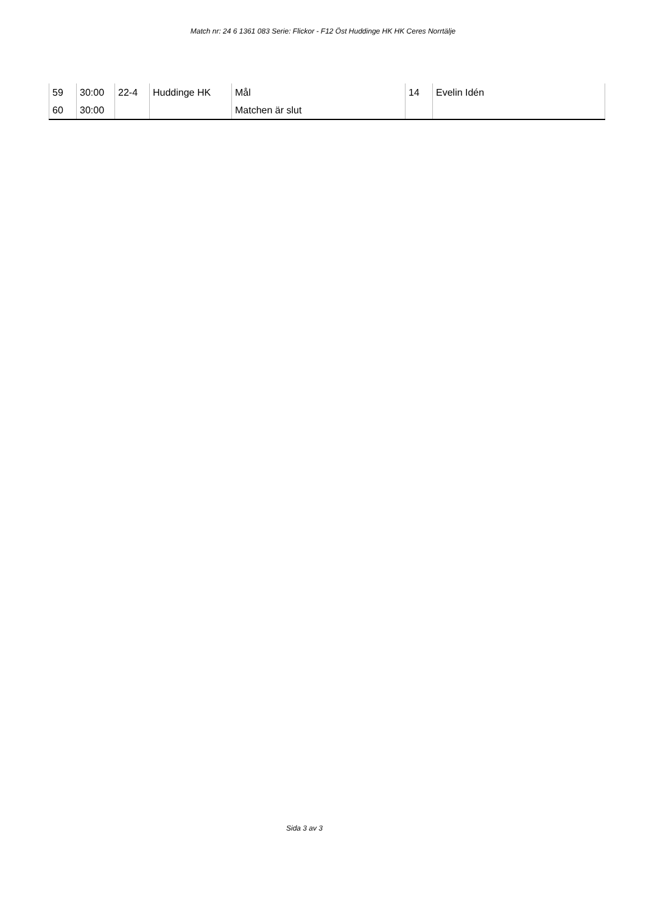Match nr: 24 6 1361 083 Serie: Flickor - F12 Öst Huddinge HK HK Ceres Norrtälje
| 59 | 30:00 | 22-4 | Huddinge HK | Mål | 14 | Evelin Idén |
| 60 | 30:00 | | | Matchen är slut | | |
Sida 3 av 3